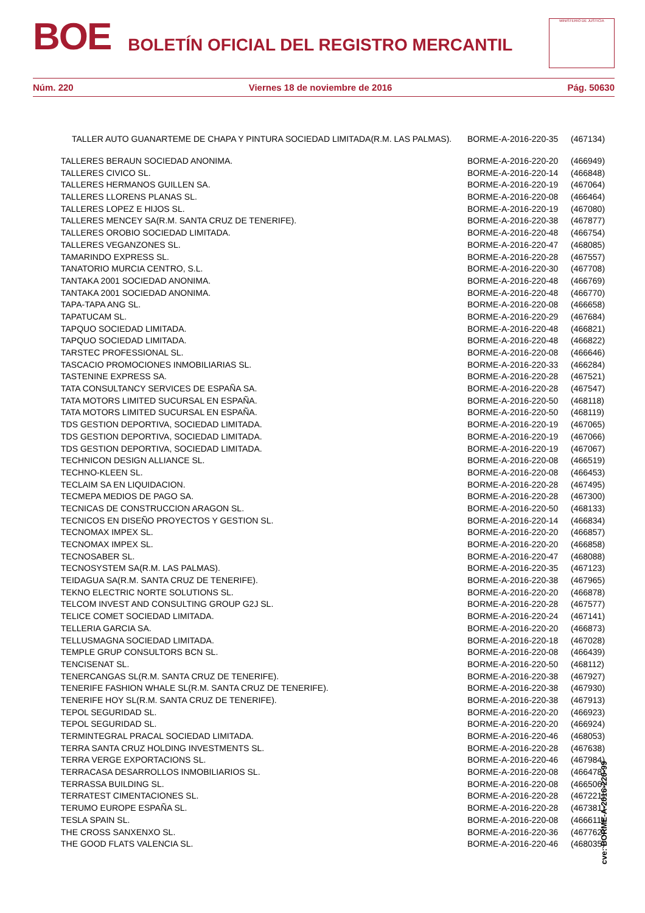BOE BOLETÍN OFICIAL DEL REGISTRO MERCANTIL
MINISTERIO DE JUSTICIA
Núm. 220 Viernes 18 de noviembre de 2016 Pág. 50630
| TALLER AUTO GUANARTEME DE CHAPA Y PINTURA SOCIEDAD LIMITADA(R.M. LAS PALMAS). | BORME-A-2016-220-35 | (467134) |
| TALLERES BERAUN SOCIEDAD ANONIMA. | BORME-A-2016-220-20 | (466949) |
| TALLERES CIVICO SL. | BORME-A-2016-220-14 | (466848) |
| TALLERES HERMANOS GUILLEN SA. | BORME-A-2016-220-19 | (467064) |
| TALLERES LLORENS PLANAS SL. | BORME-A-2016-220-08 | (466464) |
| TALLERES LOPEZ E HIJOS SL. | BORME-A-2016-220-19 | (467080) |
| TALLERES MENCEY SA(R.M. SANTA CRUZ DE TENERIFE). | BORME-A-2016-220-38 | (467877) |
| TALLERES OROBIO SOCIEDAD LIMITADA. | BORME-A-2016-220-48 | (466754) |
| TALLERES VEGANZONES SL. | BORME-A-2016-220-47 | (468085) |
| TAMARINDO EXPRESS SL. | BORME-A-2016-220-28 | (467557) |
| TANATORIO MURCIA CENTRO, S.L. | BORME-A-2016-220-30 | (467708) |
| TANTAKA 2001 SOCIEDAD ANONIMA. | BORME-A-2016-220-48 | (466769) |
| TANTAKA 2001 SOCIEDAD ANONIMA. | BORME-A-2016-220-48 | (466770) |
| TAPA-TAPA ANG SL. | BORME-A-2016-220-08 | (466658) |
| TAPATUCAM SL. | BORME-A-2016-220-29 | (467684) |
| TAPQUO SOCIEDAD LIMITADA. | BORME-A-2016-220-48 | (466821) |
| TAPQUO SOCIEDAD LIMITADA. | BORME-A-2016-220-48 | (466822) |
| TARSTEC PROFESSIONAL SL. | BORME-A-2016-220-08 | (466646) |
| TASCACIO PROMOCIONES INMOBILIARIAS SL. | BORME-A-2016-220-33 | (466284) |
| TASTENINE EXPRESS SA. | BORME-A-2016-220-28 | (467521) |
| TATA CONSULTANCY SERVICES DE ESPAÑA SA. | BORME-A-2016-220-28 | (467547) |
| TATA MOTORS LIMITED SUCURSAL EN ESPAÑA. | BORME-A-2016-220-50 | (468118) |
| TATA MOTORS LIMITED SUCURSAL EN ESPAÑA. | BORME-A-2016-220-50 | (468119) |
| TDS GESTION DEPORTIVA, SOCIEDAD LIMITADA. | BORME-A-2016-220-19 | (467065) |
| TDS GESTION DEPORTIVA, SOCIEDAD LIMITADA. | BORME-A-2016-220-19 | (467066) |
| TDS GESTION DEPORTIVA, SOCIEDAD LIMITADA. | BORME-A-2016-220-19 | (467067) |
| TECHNICON DESIGN ALLIANCE SL. | BORME-A-2016-220-08 | (466519) |
| TECHNO-KLEEN SL. | BORME-A-2016-220-08 | (466453) |
| TECLAIM SA EN LIQUIDACION. | BORME-A-2016-220-28 | (467495) |
| TECMEPA MEDIOS DE PAGO SA. | BORME-A-2016-220-28 | (467300) |
| TECNICAS DE CONSTRUCCION ARAGON SL. | BORME-A-2016-220-50 | (468133) |
| TECNICOS EN DISEÑO PROYECTOS Y GESTION SL. | BORME-A-2016-220-14 | (466834) |
| TECNOMAX IMPEX SL. | BORME-A-2016-220-20 | (466857) |
| TECNOMAX IMPEX SL. | BORME-A-2016-220-20 | (466858) |
| TECNOSABER SL. | BORME-A-2016-220-47 | (468088) |
| TECNOSYSTEM SA(R.M. LAS PALMAS). | BORME-A-2016-220-35 | (467123) |
| TEIDAGUA SA(R.M. SANTA CRUZ DE TENERIFE). | BORME-A-2016-220-38 | (467965) |
| TEKNO ELECTRIC NORTE SOLUTIONS SL. | BORME-A-2016-220-20 | (466878) |
| TELCOM INVEST AND CONSULTING GROUP G2J SL. | BORME-A-2016-220-28 | (467577) |
| TELICE COMET SOCIEDAD LIMITADA. | BORME-A-2016-220-24 | (467141) |
| TELLERIA GARCIA SA. | BORME-A-2016-220-20 | (466873) |
| TELLUSMAGNA SOCIEDAD LIMITADA. | BORME-A-2016-220-18 | (467028) |
| TEMPLE GRUP CONSULTORS BCN SL. | BORME-A-2016-220-08 | (466439) |
| TENCISENAT SL. | BORME-A-2016-220-50 | (468112) |
| TENERCANGAS SL(R.M. SANTA CRUZ DE TENERIFE). | BORME-A-2016-220-38 | (467927) |
| TENERIFE FASHION WHALE SL(R.M. SANTA CRUZ DE TENERIFE). | BORME-A-2016-220-38 | (467930) |
| TENERIFE HOY SL(R.M. SANTA CRUZ DE TENERIFE). | BORME-A-2016-220-38 | (467913) |
| TEPOL SEGURIDAD SL. | BORME-A-2016-220-20 | (466923) |
| TEPOL SEGURIDAD SL. | BORME-A-2016-220-20 | (466924) |
| TERMINTEGRAL PRACAL SOCIEDAD LIMITADA. | BORME-A-2016-220-46 | (468053) |
| TERRA SANTA CRUZ HOLDING INVESTMENTS SL. | BORME-A-2016-220-28 | (467638) |
| TERRA VERGE EXPORTACIONS SL. | BORME-A-2016-220-46 | (467984) |
| TERRACASA DESARROLLOS INMOBILIARIOS SL. | BORME-A-2016-220-08 | (466478) |
| TERRASSA BUILDING SL. | BORME-A-2016-220-08 | (466506) |
| TERRATEST CIMENTACIONES SL. | BORME-A-2016-220-28 | (467221) |
| TERUMO EUROPE ESPAÑA SL. | BORME-A-2016-220-28 | (467381) |
| TESLA SPAIN SL. | BORME-A-2016-220-08 | (466611) |
| THE CROSS SANXENXO SL. | BORME-A-2016-220-36 | (467762) |
| THE GOOD FLATS VALENCIA SL. | BORME-A-2016-220-46 | (468035) |
cve: BORME-A-2016-220-99